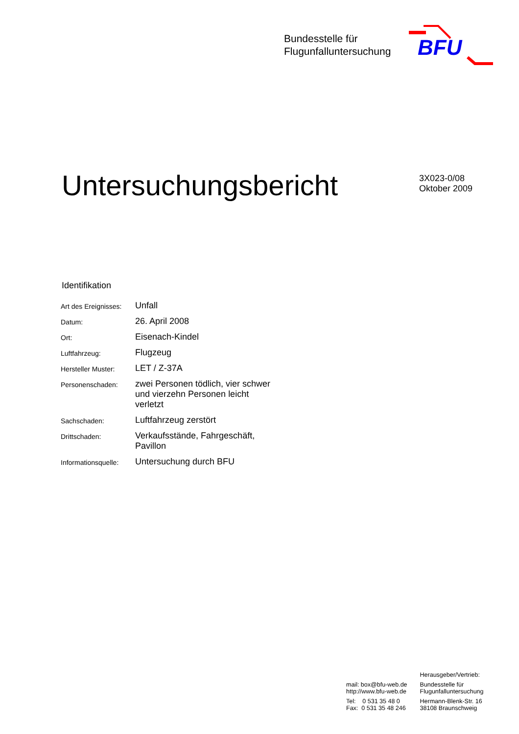Bundesstelle für
Flugunfalluntersuchung
BFU
Untersuchungsbericht
3X023-0/08
Oktober 2009
Identifikation
| Art des Ereignisses: | Unfall |
| Datum: | 26. April 2008 |
| Ort: | Eisenach-Kindel |
| Luftfahrzeug: | Flugzeug |
| Hersteller Muster: | LET / Z-37A |
| Personenschaden: | zwei Personen tödlich, vier schwer und vierzehn Personen leicht verletzt |
| Sachschaden: | Luftfahrzeug zerstört |
| Drittschaden: | Verkaufsstände, Fahrgeschäft, Pavillon |
| Informationsquelle: | Untersuchung durch BFU |
mail: box@bfu-web.de
http://www.bfu-web.de
Tel: 0 531 35 48 0
Fax: 0 531 35 48 246
Herausgeber/Vertrieb:
Bundesstelle für
Flugunfalluntersuchung
Hermann-Blenk-Str. 16
38108 Braunschweig